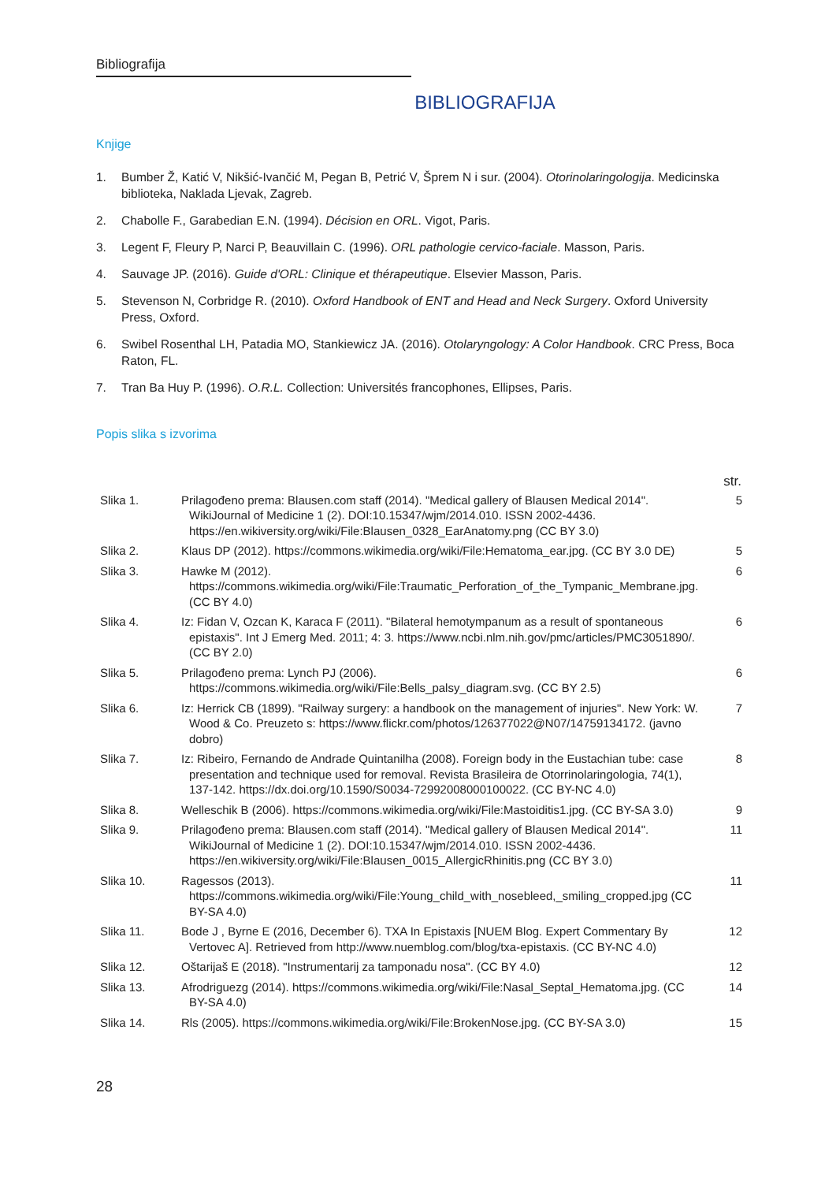Bibliografija
BIBLIOGRAFIJA
Knjige
1. Bumber Ž, Katić V, Nikšić-Ivančić M, Pegan B, Petrić V, Šprem N i sur. (2004). Otorinolaringologija. Medicinska biblioteka, Naklada Ljevak, Zagreb.
2. Chabolle F., Garabedian E.N. (1994). Décision en ORL. Vigot, Paris.
3. Legent F, Fleury P, Narci P, Beauvillain C. (1996). ORL pathologie cervico-faciale. Masson, Paris.
4. Sauvage JP. (2016). Guide d'ORL: Clinique et thérapeutique. Elsevier Masson, Paris.
5. Stevenson N, Corbridge R. (2010). Oxford Handbook of ENT and Head and Neck Surgery. Oxford University Press, Oxford.
6. Swibel Rosenthal LH, Patadia MO, Stankiewicz JA. (2016). Otolaryngology: A Color Handbook. CRC Press, Boca Raton, FL.
7. Tran Ba Huy P. (1996). O.R.L. Collection: Universités francophones, Ellipses, Paris.
Popis slika s izvorima
| | | str. |
| --- | --- | --- |
| Slika 1. | Prilagođeno prema: Blausen.com staff (2014). "Medical gallery of Blausen Medical 2014". WikiJournal of Medicine 1 (2). DOI:10.15347/wjm/2014.010. ISSN 2002-4436. https://en.wikiversity.org/wiki/File:Blausen_0328_EarAnatomy.png (CC BY 3.0) | 5 |
| Slika 2. | Klaus DP (2012). https://commons.wikimedia.org/wiki/File:Hematoma_ear.jpg. (CC BY 3.0 DE) | 5 |
| Slika 3. | Hawke M (2012). https://commons.wikimedia.org/wiki/File:Traumatic_Perforation_of_the_Tympanic_Membrane.jpg. (CC BY 4.0) | 6 |
| Slika 4. | Iz: Fidan V, Ozcan K, Karaca F (2011). "Bilateral hemotympanum as a result of spontaneous epistaxis". Int J Emerg Med. 2011; 4: 3. https://www.ncbi.nlm.nih.gov/pmc/articles/PMC3051890/. (CC BY 2.0) | 6 |
| Slika 5. | Prilagođeno prema: Lynch PJ (2006). https://commons.wikimedia.org/wiki/File:Bells_palsy_diagram.svg. (CC BY 2.5) | 6 |
| Slika 6. | Iz: Herrick CB (1899). "Railway surgery: a handbook on the management of injuries". New York: W. Wood & Co. Preuzeto s: https://www.flickr.com/photos/126377022@N07/14759134172. (javno dobro) | 7 |
| Slika 7. | Iz: Ribeiro, Fernando de Andrade Quintanilha (2008). Foreign body in the Eustachian tube: case presentation and technique used for removal. Revista Brasileira de Otorrinolaringologia, 74(1), 137-142. https://dx.doi.org/10.1590/S0034-72992008000100022. (CC BY-NC 4.0) | 8 |
| Slika 8. | Welleschik B (2006). https://commons.wikimedia.org/wiki/File:Mastoiditis1.jpg. (CC BY-SA 3.0) | 9 |
| Slika 9. | Prilagođeno prema: Blausen.com staff (2014). "Medical gallery of Blausen Medical 2014". WikiJournal of Medicine 1 (2). DOI:10.15347/wjm/2014.010. ISSN 2002-4436. https://en.wikiversity.org/wiki/File:Blausen_0015_AllergicRhinitis.png (CC BY 3.0) | 11 |
| Slika 10. | Ragessos (2013). https://commons.wikimedia.org/wiki/File:Young_child_with_nosebleed,_smiling_cropped.jpg (CC BY-SA 4.0) | 11 |
| Slika 11. | Bode J , Byrne E (2016, December 6). TXA In Epistaxis [NUEM Blog. Expert Commentary By Vertovec A]. Retrieved from http://www.nuemblog.com/blog/txa-epistaxis. (CC BY-NC 4.0) | 12 |
| Slika 12. | Oštarijaš E (2018). "Instrumentarij za tamponadu nosa". (CC BY 4.0) | 12 |
| Slika 13. | Afrodriguezg (2014). https://commons.wikimedia.org/wiki/File:Nasal_Septal_Hematoma.jpg. (CC BY-SA 4.0) | 14 |
| Slika 14. | Rls (2005). https://commons.wikimedia.org/wiki/File:BrokenNose.jpg. (CC BY-SA 3.0) | 15 |
28